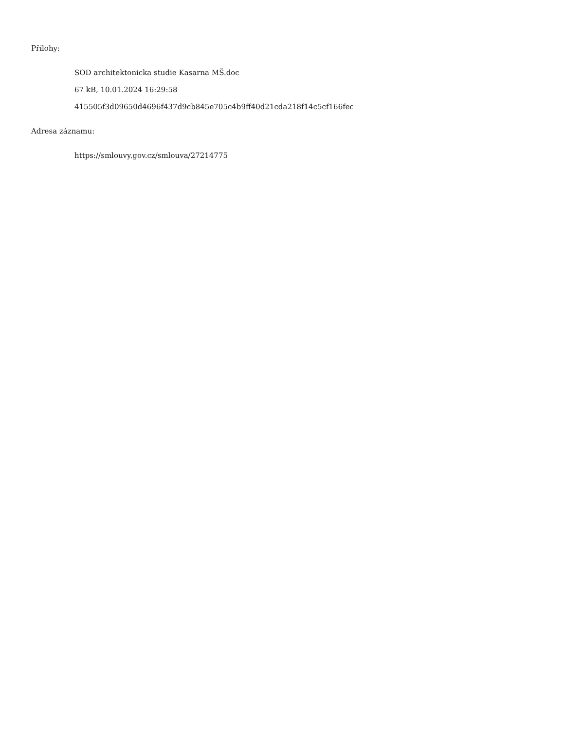Přílohy:
SOD architektonicka studie Kasarna MŠ.doc
67 kB, 10.01.2024 16:29:58
415505f3d09650d4696f437d9cb845e705c4b9ff40d21cda218f14c5cf166fec
Adresa záznamu:
https://smlouvy.gov.cz/smlouva/27214775